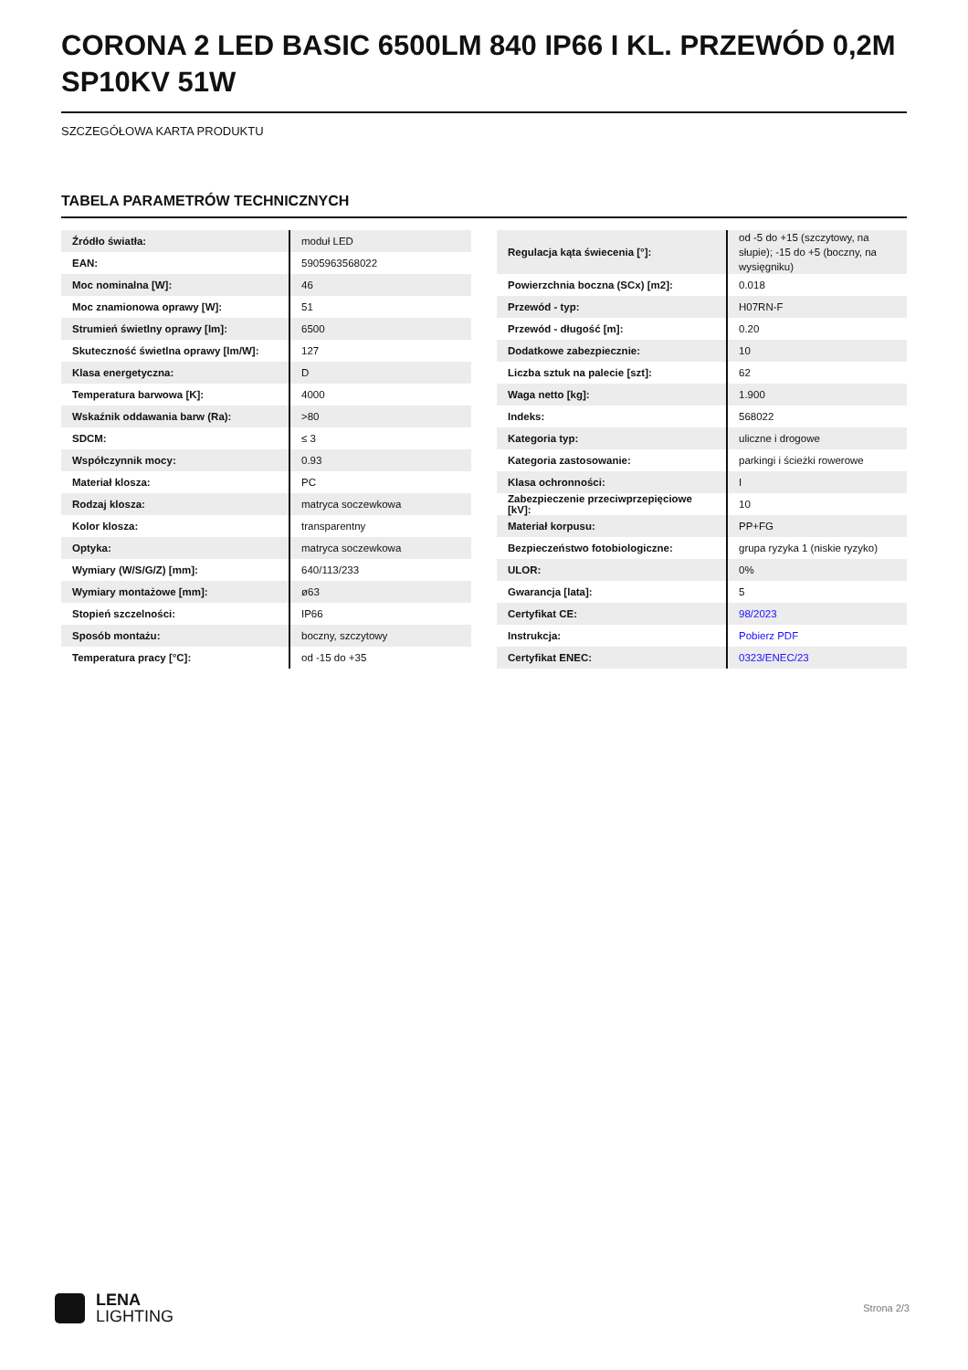CORONA 2 LED BASIC 6500LM 840 IP66 I KL. PRZEWÓD 0,2M SP10KV 51W
SZCZEGÓŁOWA KARTA PRODUKTU
TABELA PARAMETRÓW TECHNICZNYCH
| Źródło światła: | moduł LED |
| EAN: | 5905963568022 |
| Moc nominalna [W]: | 46 |
| Moc znamionowa oprawy [W]: | 51 |
| Strumień świetlny oprawy [lm]: | 6500 |
| Skuteczność świetlna oprawy [lm/W]: | 127 |
| Klasa energetyczna: | D |
| Temperatura barwowa [K]: | 4000 |
| Wskaźnik oddawania barw (Ra): | >80 |
| SDCM: | ≤ 3 |
| Współczynnik mocy: | 0.93 |
| Materiał klosza: | PC |
| Rodzaj klosza: | matryca soczewkowa |
| Kolor klosza: | transparentny |
| Optyka: | matryca soczewkowa |
| Wymiary (W/S/G/Z) [mm]: | 640/113/233 |
| Wymiary montażowe [mm]: | ø63 |
| Stopień szczelności: | IP66 |
| Sposób montażu: | boczny, szczytowy |
| Temperatura pracy [°C]: | od -15 do +35 |
| Regulacja kąta świecenia [°]: | od -5 do +15 (szczytowy, na słupie); -15 do +5 (boczny, na wysięgniku) |
| Powierzchnia boczna (SCx) [m2]: | 0.018 |
| Przewód - typ: | H07RN-F |
| Przewód - długość [m]: | 0.20 |
| Dodatkowe zabezpiecznie: | 10 |
| Liczba sztuk na palecie [szt]: | 62 |
| Waga netto [kg]: | 1.900 |
| Indeks: | 568022 |
| Kategoria typ: | uliczne i drogowe |
| Kategoria zastosowanie: | parkingi i ścieżki rowerowe |
| Klasa ochronności: | I |
| Zabezpieczenie przeciwprzepięciowe [kV]: | 10 |
| Materiał korpusu: | PP+FG |
| Bezpieczeństwo fotobiologiczne: | grupa ryzyka 1 (niskie ryzyko) |
| ULOR: | 0% |
| Gwarancja [lata]: | 5 |
| Certyfikat CE: | 98/2023 |
| Instrukcja: | Pobierz PDF |
| Certyfikat ENEC: | 0323/ENEC/23 |
LENA
LIGHTING
Strona 2/3